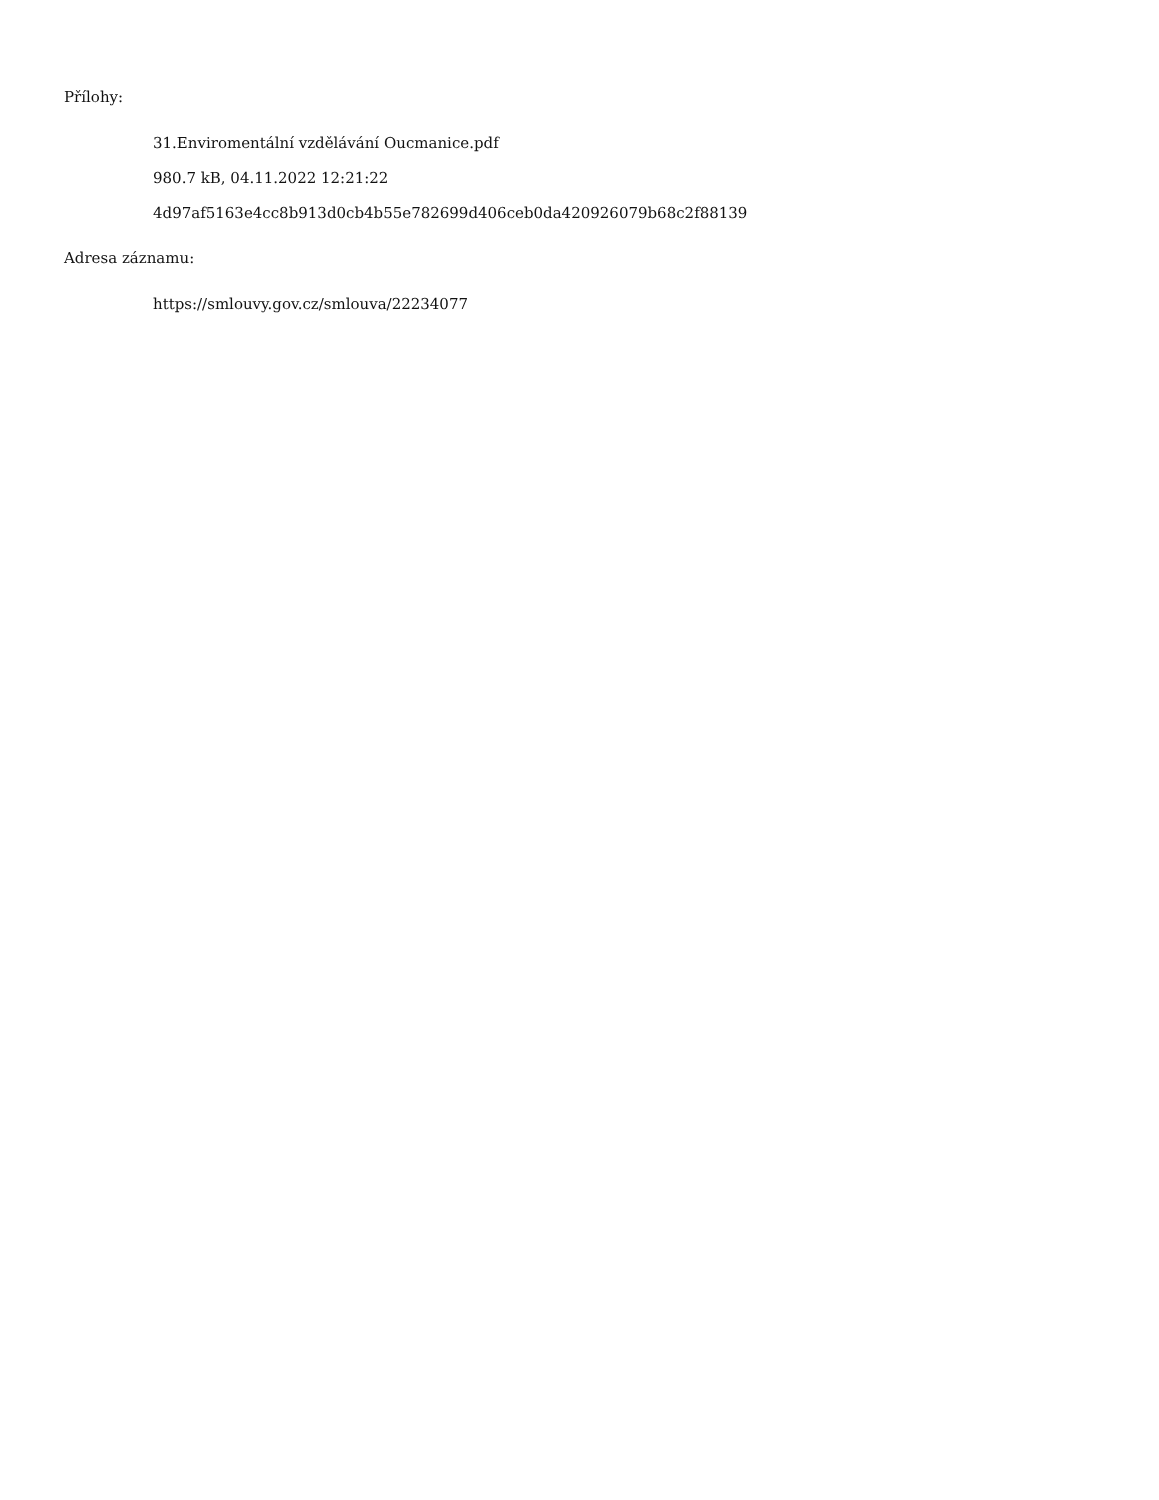Přílohy:
31.Enviromentální vzdělávání Oucmanice.pdf
980.7 kB, 04.11.2022 12:21:22
4d97af5163e4cc8b913d0cb4b55e782699d406ceb0da420926079b68c2f88139
Adresa záznamu:
https://smlouvy.gov.cz/smlouva/22234077